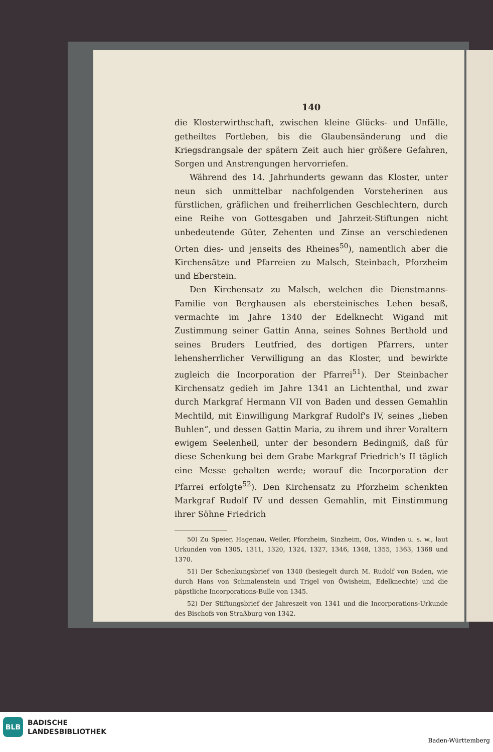140
die Klosterwirthschaft, zwischen kleine Glücks- und Unfälle, getheiltes Fortleben, bis die Glaubensänderung und die Kriegsdrangsale der spätern Zeit auch hier größere Gefahren, Sorgen und Anstrengungen hervorriefen.
Während des 14. Jahrhunderts gewann das Kloster, unter neun sich unmittelbar nachfolgenden Vorsteherinen aus fürstlichen, gräflichen und freiherrlichen Geschlechtern, durch eine Reihe von Gottesgaben und Jahrzeit-Stiftungen nicht unbedeutende Güter, Zehenten und Zinse an verschiedenen Orten dies- und jenseits des Rheines<sup>50</sup>), namentlich aber die Kirchensätze und Pfarreien zu Malsch, Steinbach, Pforzheim und Eberstein.
Den Kirchensatz zu Malsch, welchen die Dienstmanns-Familie von Berghausen als ebersteinisches Lehen besaß, vermachte im Jahre 1340 der Edelknecht Wigand mit Zustimmung seiner Gattin Anna, seines Sohnes Berthold und seines Bruders Leutfried, des dortigen Pfarrers, unter lehensherrlicher Verwilligung an das Kloster, und bewirkte zugleich die Incorporation der Pfarrei<sup>51</sup>). Der Steinbacher Kirchensatz gedieh im Jahre 1341 an Lichtenthal, und zwar durch Markgraf Hermann VII von Baden und dessen Gemahlin Mechtild, mit Einwilligung Markgraf Rudolf's IV, seines „lieben Buhlen“, und dessen Gattin Maria, zu ihrem und ihrer Voraltern ewigem Seelenheil, unter der besondern Bedingniß, daß für diese Schenkung bei dem Grabe Markgraf Friedrich's II täglich eine Messe gehalten werde; worauf die Incorporation der Pfarrei erfolgte<sup>52</sup>). Den Kirchensatz zu Pforzheim schenkten Markgraf Rudolf IV und dessen Gemahlin, mit Einstimmung ihrer Söhne Friedrich
50) Zu Speier, Hagenau, Weiler, Pforzheim, Sinzheim, Oos, Winden u. s. w., laut Urkunden von 1305, 1311, 1320, 1324, 1327, 1346, 1348, 1355, 1363, 1368 und 1370.
51) Der Schenkungsbrief von 1340 (besiegelt durch M. Rudolf von Baden, wie durch Hans von Schmalenstein und Trigel von Öwisheim, Edelknechte) und die päpstliche Incorporations-Bulle von 1345.
52) Der Stiftungsbrief der Jahreszeit von 1341 und die Incorporations-Urkunde des Bischofs von Straßburg von 1342.
BLB
BADISCHE
LANDESBIBLIOTHEK
Baden-Württemberg